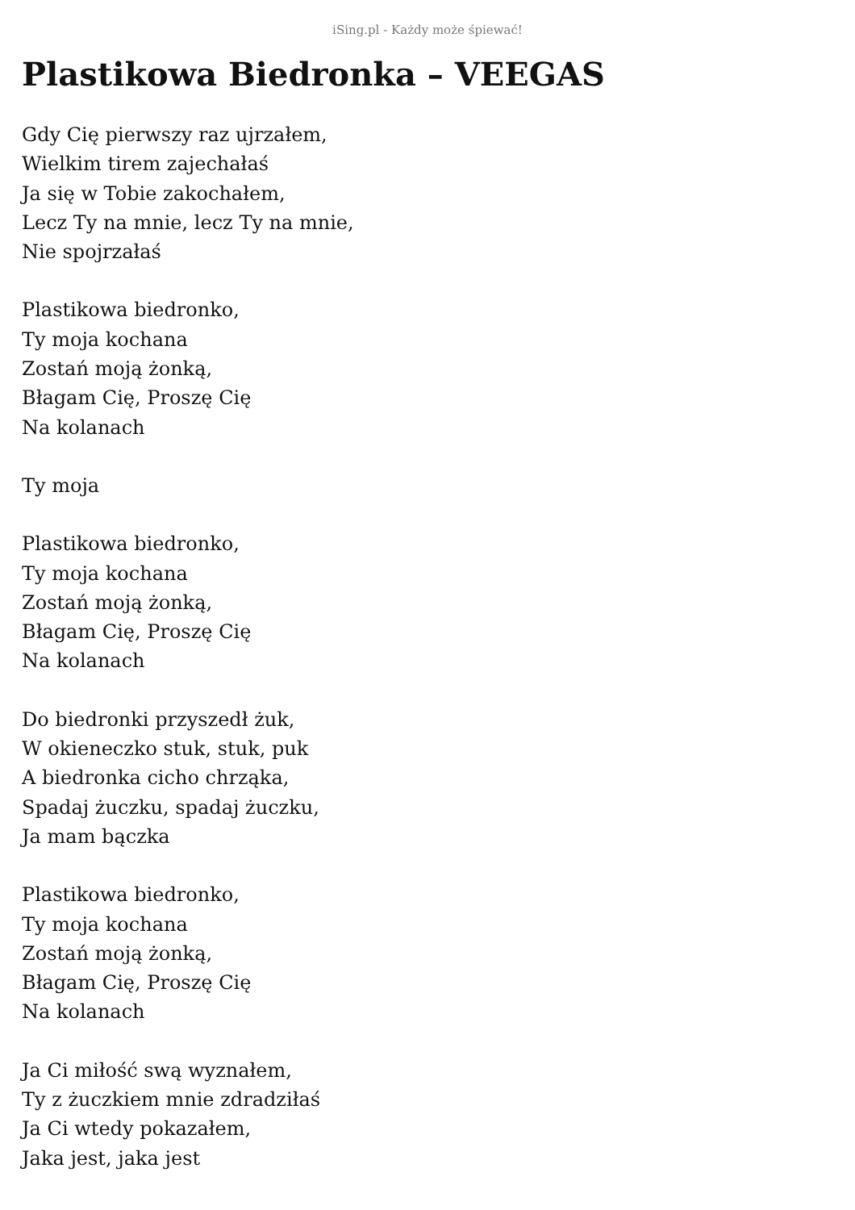iSing.pl - Każdy może śpiewać!
Plastikowa Biedronka – VEEGAS
Gdy Cię pierwszy raz ujrzałem,
Wielkim tirem zajechałaś
Ja się w Tobie zakochałem,
Lecz Ty na mnie, lecz Ty na mnie,
Nie spojrzałaś
Plastikowa biedronko,
Ty moja kochana
Zostań moją żonką,
Błagam Cię, Proszę Cię
Na kolanach
Ty moja
Plastikowa biedronko,
Ty moja kochana
Zostań moją żonką,
Błagam Cię, Proszę Cię
Na kolanach
Do biedronki przyszedł żuk,
W okieneczko stuk, stuk, puk
A biedronka cicho chrząka,
Spadaj żuczku, spadaj żuczku,
Ja mam bączka
Plastikowa biedronko,
Ty moja kochana
Zostań moją żonką,
Błagam Cię, Proszę Cię
Na kolanach
Ja Ci miłość swą wyznałem,
Ty z żuczkiem mnie zdradziłaś
Ja Ci wtedy pokazałem,
Jaka jest, jaka jest